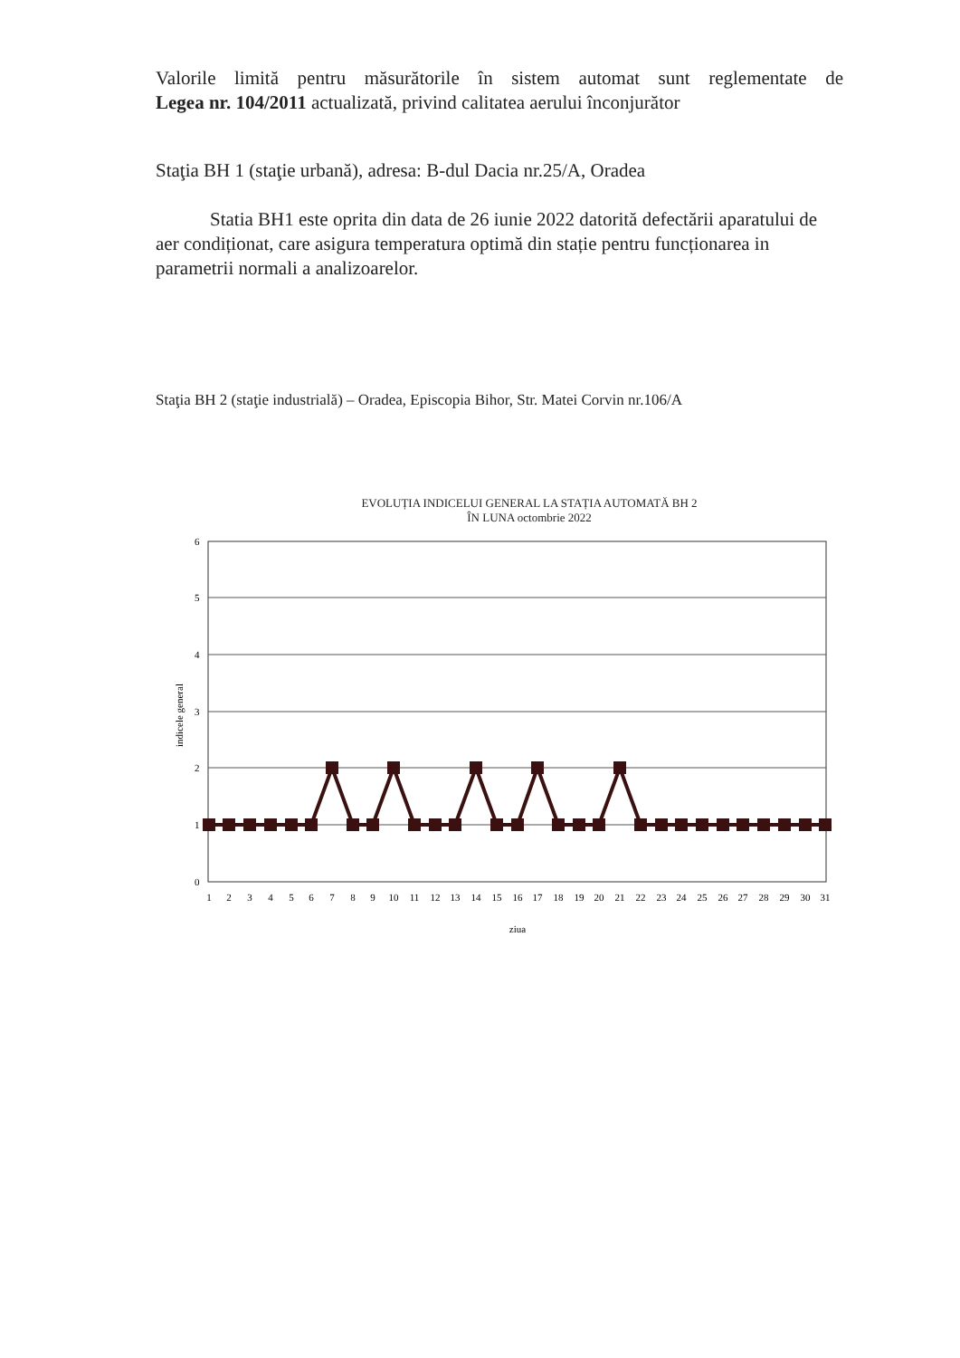Valorile limită pentru măsurătorile în sistem automat sunt reglementate de
Legea nr. 104/2011 actualizată, privind calitatea aerului înconjurător
Staţia BH 1 (staţie urbană), adresa: B-dul Dacia nr.25/A, Oradea
Statia BH1 este oprita din data de 26 iunie 2022 datorită defectării aparatului de aer condiționat, care asigura temperatura optimă din stație pentru funcționarea in parametrii normali a analizoarelor.
Staţia BH 2 (staţie industrială) – Oradea, Episcopia Bihor, Str. Matei Corvin nr.106/A
EVOLUȚIA INDICELUI GENERAL LA STAȚIA AUTOMATĂ BH 2
ÎN LUNA octombrie 2022
6
5
4
3
2
1
0
indicele general
1
2
3
4
5
6
7
8
9
10
11
12
13
14
15
16
17
18
19
20
21
22
23
24
25
26
27
28
29
30
31
ziua